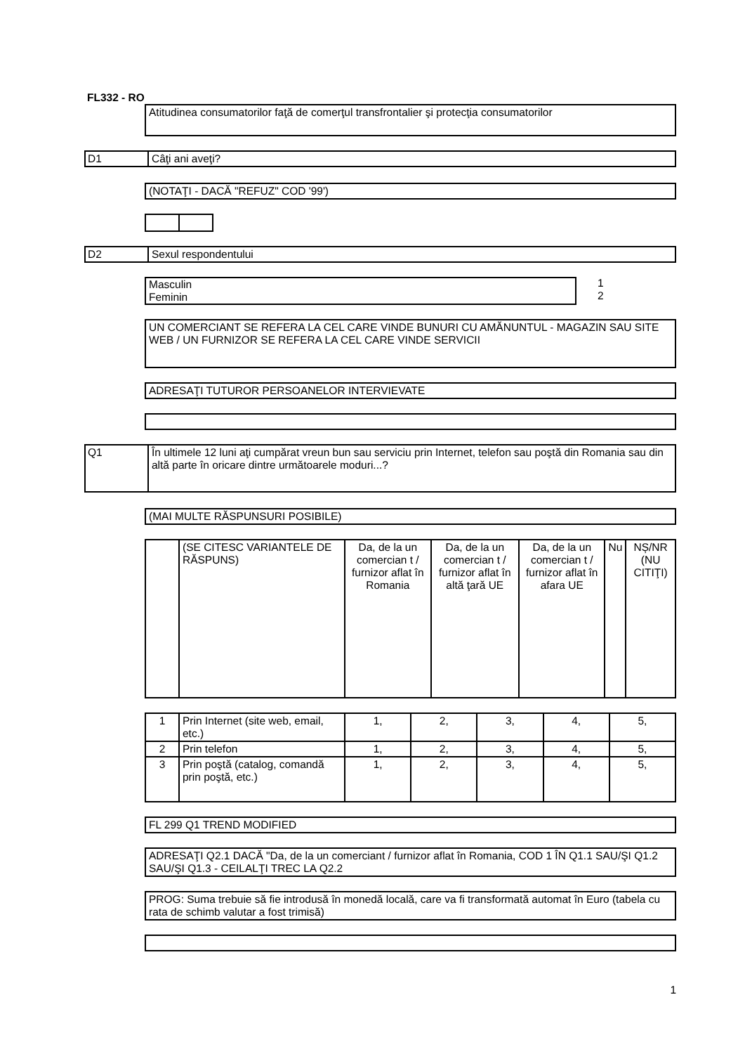FL332 - RO
Atitudinea consumatorilor faţă de comerţul transfrontalier şi protecţia consumatorilor
D1 Câţi ani aveţi?
(NOTAŢI - DACĂ "REFUZ" COD '99')
D2 Sexul respondentului
Masculin
Feminin
1
2
UN COMERCIANT SE REFERA LA CEL CARE VINDE BUNURI CU AMĂNUNTUL - MAGAZIN SAU SITE WEB / UN FURNIZOR SE REFERA LA CEL CARE VINDE SERVICII
ADRESAŢI TUTUROR PERSOANELOR INTERVIEVATE
Q1 În ultimele 12 luni aţi cumpărat vreun bun sau serviciu prin Internet, telefon sau poştă din Romania sau din altă parte în oricare dintre următoarele moduri...?
(MAI MULTE RĂSPUNSURI POSIBILE)
| | (SE CITESC VARIANTELE DE RĂSPUNS) | Da, de la un comercian t / furnizor aflat în Romania | Da, de la un comercian t / furnizor aflat în altă ţară UE | Da, de la un comercian t / furnizor aflat în afara UE | Nu | NȘ/NR (NU CITIŢI) |
| 1 | Prin Internet (site web, email, etc.) | 1, | 2, | 3, | 4, | 5, |
| 2 | Prin telefon | 1, | 2, | 3, | 4, | 5, |
| 3 | Prin poştă (catalog, comandă prin poştă, etc.) | 1, | 2, | 3, | 4, | 5, |
FL 299 Q1 TREND MODIFIED
ADRESAŢI Q2.1 DACĂ "Da, de la un comerciant / furnizor aflat în Romania, COD 1 ÎN Q1.1 SAU/ŞI Q1.2 SAU/ŞI Q1.3 - CEILALŢI TREC LA Q2.2
PROG: Suma trebuie să fie introdusă în monedă locală, care va fi transformată automat în Euro (tabela cu rata de schimb valutar a fost trimisă)
1